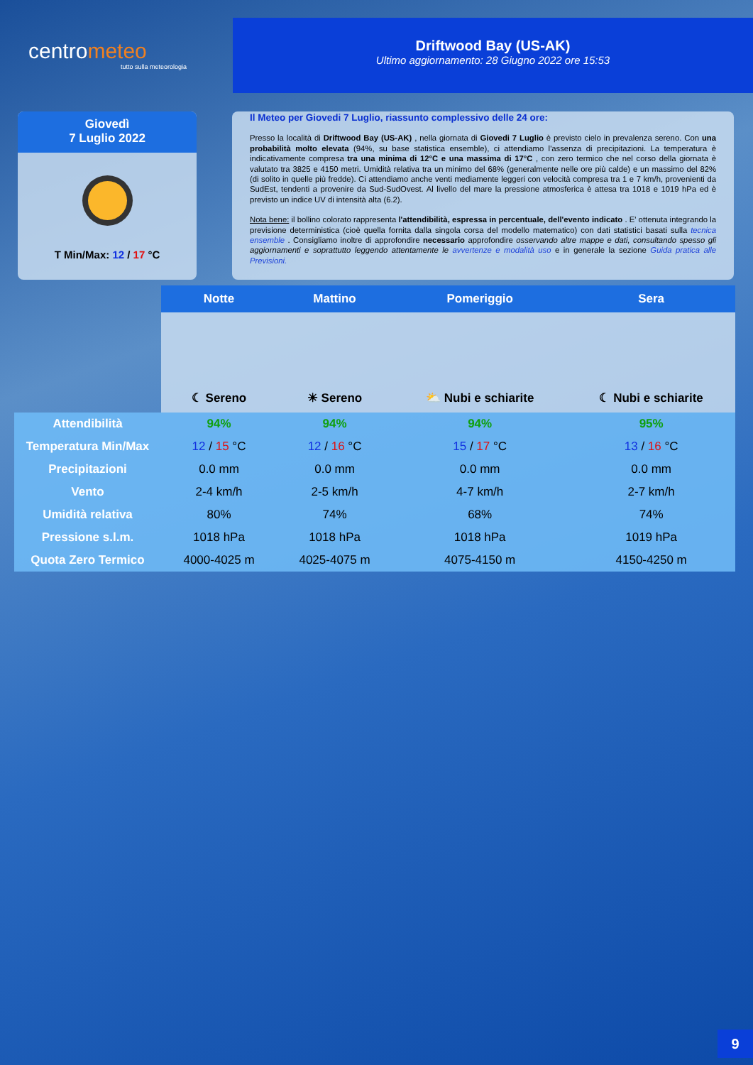centrometeo
tutto sulla meteorologia
Driftwood Bay (US-AK)
Ultimo aggiornamento: 28 Giugno 2022 ore 15:53
Giovedì
7 Luglio 2022
T Min/Max: 12 / 17 °C
Il Meteo per Giovedi 7 Luglio, riassunto complessivo delle 24 ore:
Presso la località di Driftwood Bay (US-AK) , nella giornata di Giovedi 7 Luglio è previsto cielo in prevalenza sereno. Con una probabilità molto elevata (94%, su base statistica ensemble), ci attendiamo l'assenza di precipitazioni. La temperatura è indicativamente compresa tra una minima di 12°C e una massima di 17°C , con zero termico che nel corso della giornata è valutato tra 3825 e 4150 metri. Umidità relativa tra un minimo del 68% (generalmente nelle ore più calde) e un massimo del 82% (di solito in quelle più fredde). Ci attendiamo anche venti mediamente leggeri con velocità compresa tra 1 e 7 km/h, provenienti da SudEst, tendenti a provenire da Sud-SudOvest. Al livello del mare la pressione atmosferica è attesa tra 1018 e 1019 hPa ed è previsto un indice UV di intensità alta (6.2).
Nota bene: il bollino colorato rappresenta l'attendibilità, espressa in percentuale, dell'evento indicato . E' ottenuta integrando la previsione deterministica (cioè quella fornita dalla singola corsa del modello matematico) con dati statistici basati sulla tecnica ensemble . Consigliamo inoltre di approfondire necessario approfondire osservando altre mappe e dati, consultando spesso gli aggiornamenti e soprattutto leggendo attentamente le avvertenze e modalità uso e in generale la sezione Guida pratica alle Previsioni.
| | Notte | Mattino | Pomeriggio | Sera |
| --- | --- | --- | --- | --- |
| | ☾ Sereno | ☀ Sereno | ⛅ Nubi e schiarite | ☾ Nubi e schiarite |
| Attendibilità | 94% | 94% | 94% | 95% |
| Temperatura Min/Max | 12 / 15 °C | 12 / 16 °C | 15 / 17 °C | 13 / 16 °C |
| Precipitazioni | 0.0 mm | 0.0 mm | 0.0 mm | 0.0 mm |
| Vento | 2-4 km/h | 2-5 km/h | 4-7 km/h | 2-7 km/h |
| Umidità relativa | 80% | 74% | 68% | 74% |
| Pressione s.l.m. | 1018 hPa | 1018 hPa | 1018 hPa | 1019 hPa |
| Quota Zero Termico | 4000-4025 m | 4025-4075 m | 4075-4150 m | 4150-4250 m |
9